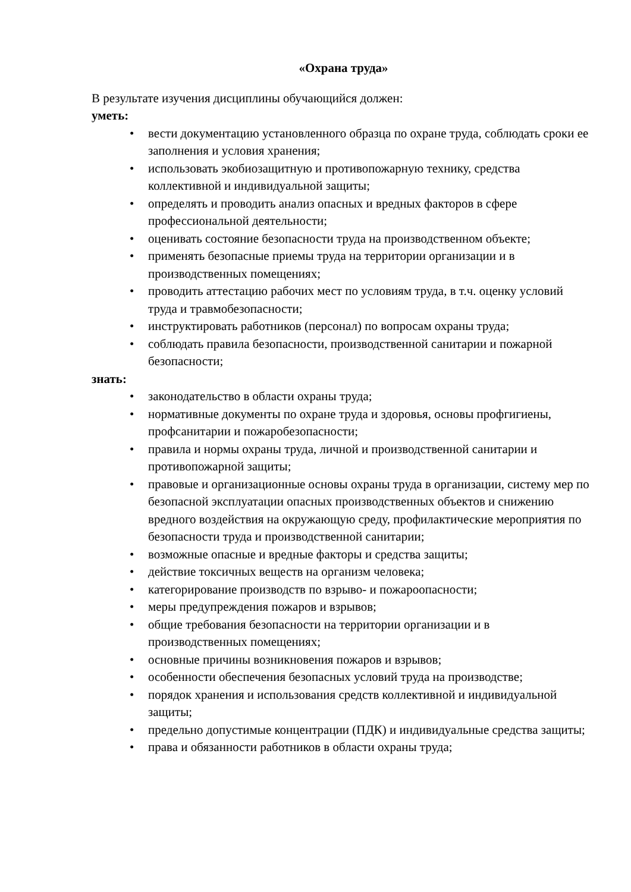«Охрана труда»
В результате изучения дисциплины обучающийся должен:
уметь:
• вести документацию установленного образца по охране труда, соблюдать сроки ее заполнения и условия хранения;
• использовать экобиозащитную и противопожарную технику, средства коллективной и индивидуальной защиты;
• определять и проводить анализ опасных и вредных факторов в сфере профессиональной деятельности;
• оценивать состояние безопасности труда на производственном объекте;
• применять безопасные приемы труда на территории организации и в производственных помещениях;
• проводить аттестацию рабочих мест по условиям труда, в т.ч. оценку условий труда и травмобезопасности;
• инструктировать работников (персонал) по вопросам охраны труда;
• соблюдать правила безопасности, производственной санитарии и пожарной безопасности;
знать:
• законодательство в области охраны труда;
• нормативные документы по охране труда и здоровья, основы профгигиены, профсанитарии и пожаробезопасности;
• правила и нормы охраны труда, личной и производственной санитарии и противопожарной защиты;
• правовые и организационные основы охраны труда в организации, систему мер по безопасной эксплуатации опасных производственных объектов и снижению вредного воздействия на окружающую среду, профилактические мероприятия по безопасности труда и производственной санитарии;
• возможные опасные и вредные факторы и средства защиты;
• действие токсичных веществ на организм человека;
• категорирование производств по взрыво- и пожароопасности;
• меры предупреждения пожаров и взрывов;
• общие требования безопасности на территории организации и в производственных помещениях;
• основные причины возникновения пожаров и взрывов;
• особенности обеспечения безопасных условий труда на производстве;
• порядок хранения и использования средств коллективной и индивидуальной защиты;
• предельно допустимые концентрации (ПДК) и индивидуальные средства защиты;
• права и обязанности работников в области охраны труда;